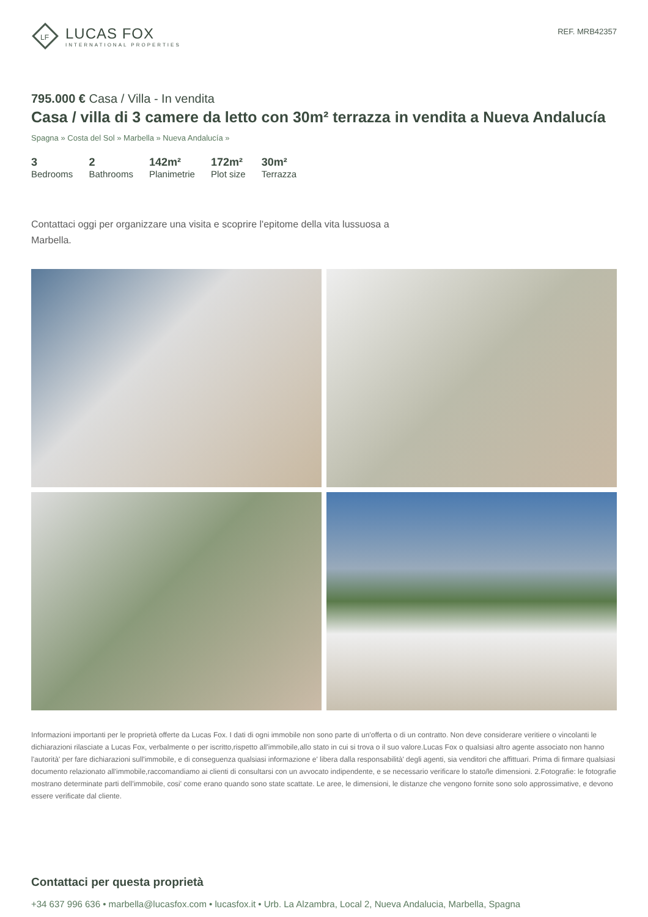LF
LUCAS FOX
INTERNATIONAL PROPERTIES
REF. MRB42357
795.000 € Casa / Villa - In vendita
Casa / villa di 3 camere da letto con 30m² terrazza in vendita a Nueva Andalucía
Spagna » Costa del Sol » Marbella » Nueva Andalucía »
3
Bedrooms
2
Bathrooms
142m²
Planimetrie
172m²
Plot size
30m²
Terrazza
Contattaci oggi per organizzare una visita e scoprire l'epitome della vita lussuosa a Marbella.
Informazioni importanti per le proprietà offerte da Lucas Fox. I dati di ogni immobile non sono parte di un'offerta o di un contratto. Non deve considerare veritiere o vincolanti le dichiarazioni rilasciate a Lucas Fox, verbalmente o per iscritto,rispetto all'immobile,allo stato in cui si trova o il suo valore.Lucas Fox o qualsiasi altro agente associato non hanno l'autorità' per fare dichiarazioni sull'immobile, e di conseguenza qualsiasi informazione e' libera dalla responsabilità' degli agenti, sia venditori che affittuari. Prima di firmare qualsiasi documento relazionato all'immobile,raccomandiamo ai clienti di consultarsi con un avvocato indipendente, e se necessario verificare lo stato/le dimensioni. 2.Fotografie: le fotografie mostrano determinate parti dell'immobile, cosi' come erano quando sono state scattate. Le aree, le dimensioni, le distanze che vengono fornite sono solo approssimative, e devono essere verificate dal cliente.
Contattaci per questa proprietà
+34 637 996 636 • marbella@lucasfox.com • lucasfox.it • Urb. La Alzambra, Local 2, Nueva Andalucia, Marbella, Spagna